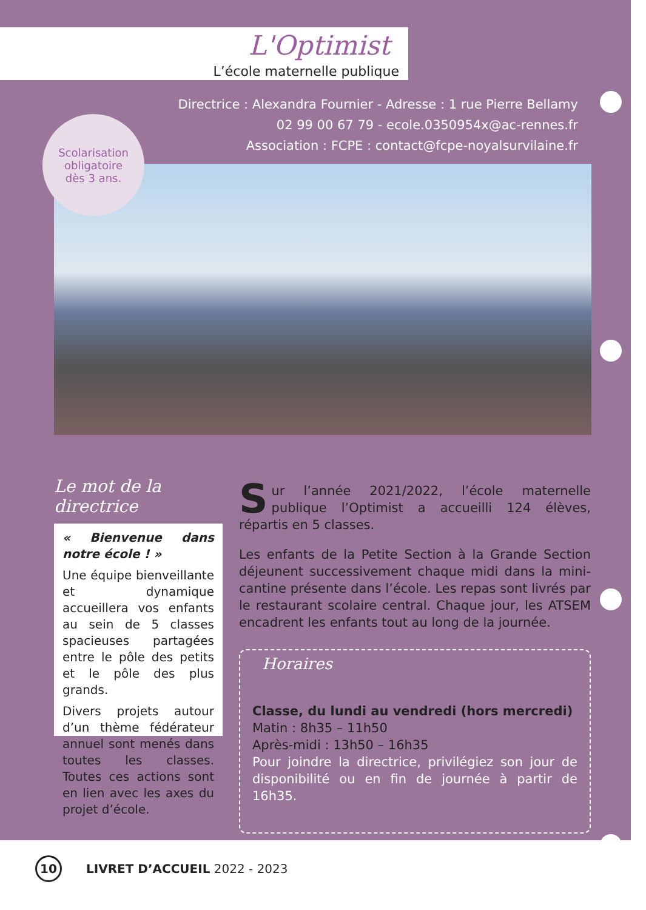L'Optimist
L’école maternelle publique
Directrice : Alexandra Fournier - Adresse : 1 rue Pierre Bellamy
02 99 00 67 79 - ecole.0350954x@ac-rennes.fr
Association : FCPE : contact@fcpe-noyalsurvilaine.fr
Scolarisation
obligatoire
dès 3 ans.
Le mot de la directrice
« Bienvenue dans notre école ! »
Une équipe bienveillante et dynamique accueillera vos enfants au sein de 5 classes spacieuses partagées entre le pôle des petits et le pôle des plus grands.
Divers projets autour d’un thème fédérateur annuel sont menés dans toutes les classes. Toutes ces actions sont en lien avec les axes du projet d’école.
Sur l’année 2021/2022, l’école maternelle publique l’Optimist a accueilli 124 élèves, répartis en 5 classes.
Les enfants de la Petite Section à la Grande Section déjeunent successivement chaque midi dans la mini-cantine présente dans l’école. Les repas sont livrés par le restaurant scolaire central. Chaque jour, les ATSEM encadrent les enfants tout au long de la journée.
Horaires
Classe, du lundi au vendredi (hors mercredi)
Matin : 8h35 – 11h50
Après-midi : 13h50 – 16h35
Pour joindre la directrice, privilégiez son jour de disponibilité ou en fin de journée à partir de 16h35.
10
LIVRET D’ACCUEIL 2022 - 2023